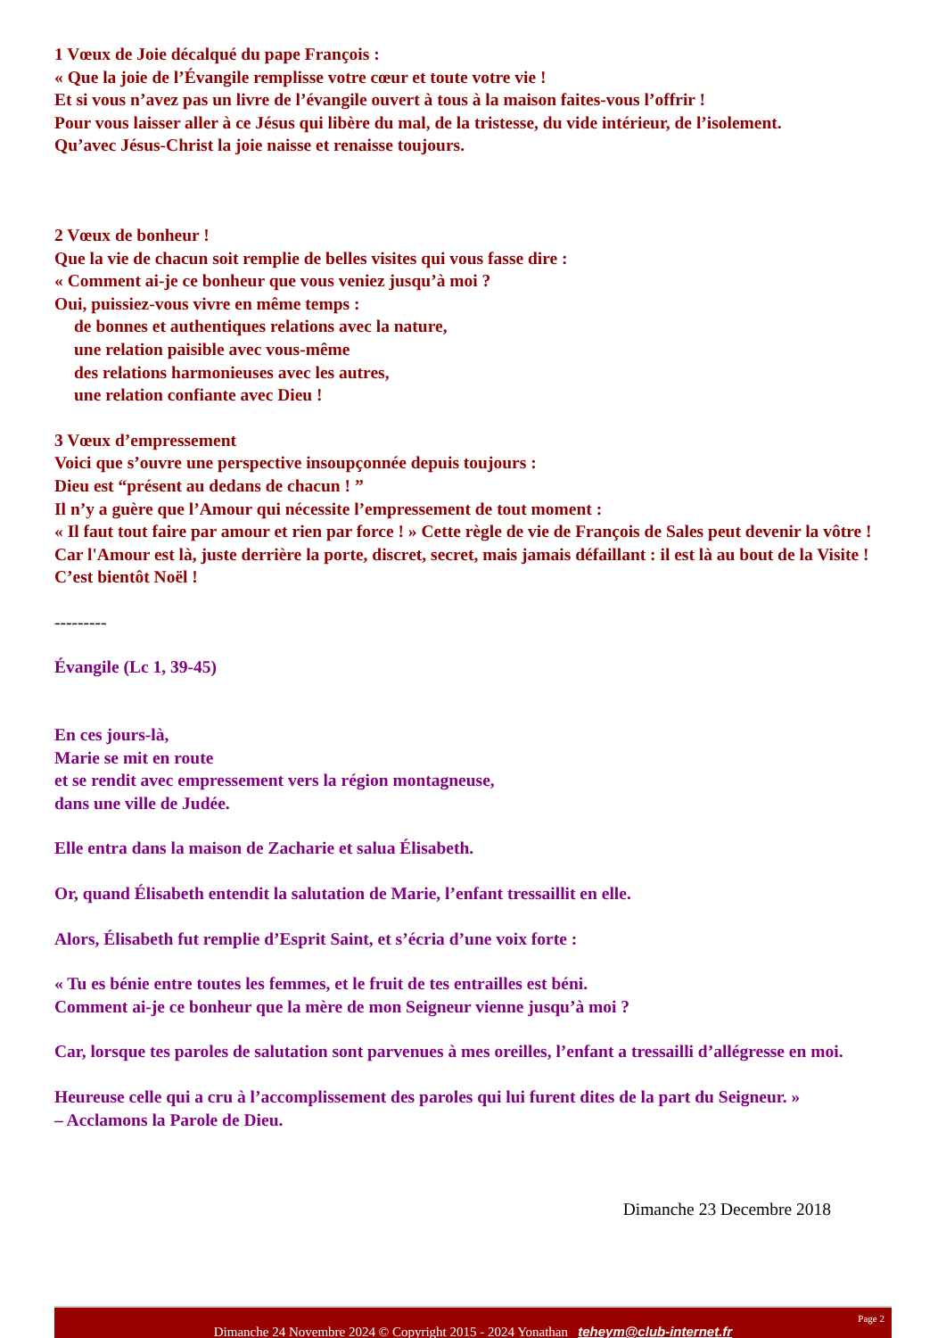1 Vœux de Joie décalqué du pape François :
« Que la joie de l’Évangile remplisse votre cœur et toute votre vie !
Et si vous n’avez pas un livre de l’évangile ouvert à tous à la maison faites-vous l’offrir !
Pour vous laisser aller à ce Jésus qui libère du mal, de la tristesse, du vide intérieur, de l’isolement.
Qu’avec Jésus-Christ la joie naisse et renaisse toujours.
2 Vœux de bonheur !
Que la vie de chacun soit remplie de belles visites qui vous fasse dire :
« Comment ai-je ce bonheur que vous veniez jusqu’à moi ?
Oui, puissiez-vous vivre en même temps :
de bonnes et authentiques relations avec la nature,
une relation paisible avec vous-même
des relations harmonieuses avec les autres,
une relation confiante avec Dieu !
3 Vœux d’empressement
Voici que s’ouvre une perspective insoupçonnée depuis toujours :
Dieu est “présent au dedans de chacun ! ”
Il n’y a guère que l’Amour qui nécessite l’empressement de tout moment :
« Il faut tout faire par amour et rien par force ! » Cette règle de vie de François de Sales peut devenir la vôtre !
Car l'Amour est là, juste derrière la porte, discret, secret, mais jamais défaillant : il est là au bout de la Visite ! C’est bientôt Noël !
---------
Évangile (Lc 1, 39-45)
En ces jours-là,
Marie se mit en route
et se rendit avec empressement vers la région montagneuse,
dans une ville de Judée.
Elle entra dans la maison de Zacharie et salua Élisabeth.
Or, quand Élisabeth entendit la salutation de Marie, l’enfant tressaillit en elle.
Alors, Élisabeth fut remplie d’Esprit Saint, et s’écria d’une voix forte :
« Tu es bénie entre toutes les femmes, et le fruit de tes entrailles est béni.
Comment ai-je ce bonheur que la mère de mon Seigneur vienne jusqu’à moi ?
Car, lorsque tes paroles de salutation sont parvenues à mes oreilles, l’enfant a tressailli d’allégresse en moi.
Heureuse celle qui a cru à l’accomplissement des paroles qui lui furent dites de la part du Seigneur. »
– Acclamons la Parole de Dieu.
Dimanche 23 Decembre 2018
Page 2
Dimanche 24 Novembre 2024 © Copyright 2015 - 2024 Yonathan teheym@club-internet.fr